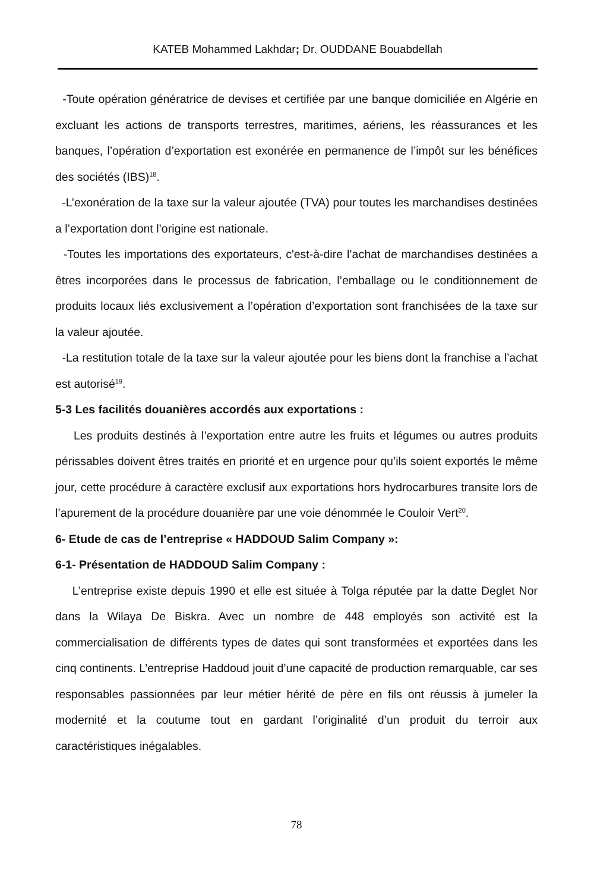KATEB Mohammed Lakhdar; Dr. OUDDANE Bouabdellah
-Toute opération génératrice de devises et certifiée par une banque domiciliée en Algérie en excluant les actions de transports terrestres, maritimes, aériens, les réassurances et les banques, l’opération d’exportation est exonérée en permanence de l’impôt sur les bénéfices des sociétés (IBS)<sup>18</sup>.
-L’exonération de la taxe sur la valeur ajoutée (TVA) pour toutes les marchandises destinées a l’exportation dont l’origine est nationale.
-Toutes les importations des exportateurs, c'est-à-dire l’achat de marchandises destinées a êtres incorporées dans le processus de fabrication, l’emballage ou le conditionnement de produits locaux liés exclusivement a l’opération d’exportation sont franchisées de la taxe sur la valeur ajoutée.
-La restitution totale de la taxe sur la valeur ajoutée pour les biens dont la franchise a l’achat est autorisé<sup>19</sup>.
5-3 Les facilités douanières accordés aux exportations :
Les produits destinés à l’exportation entre autre les fruits et légumes ou autres produits périssables doivent êtres traités en priorité et en urgence pour qu’ils soient exportés le même jour, cette procédure à caractère exclusif aux exportations hors hydrocarbures transite lors de l’apurement de la procédure douanière par une voie dénommée le Couloir Vert<sup>20</sup>.
6- Etude de cas de l’entreprise « HADDOUD Salim Company »:
6-1- Présentation de HADDOUD Salim Company :
L’entreprise existe depuis 1990 et elle est située à Tolga réputée par la datte Deglet Nor dans la Wilaya De Biskra. Avec un nombre de 448 employés son activité est la commercialisation de différents types de dates qui sont transformées et exportées dans les cinq continents. L’entreprise Haddoud jouit d’une capacité de production remarquable, car ses responsables passionnées par leur métier hérité de père en fils ont réussis à jumeler la modernité et la coutume tout en gardant l’originalité d’un produit du terroir aux caractéristiques inégalables.
78